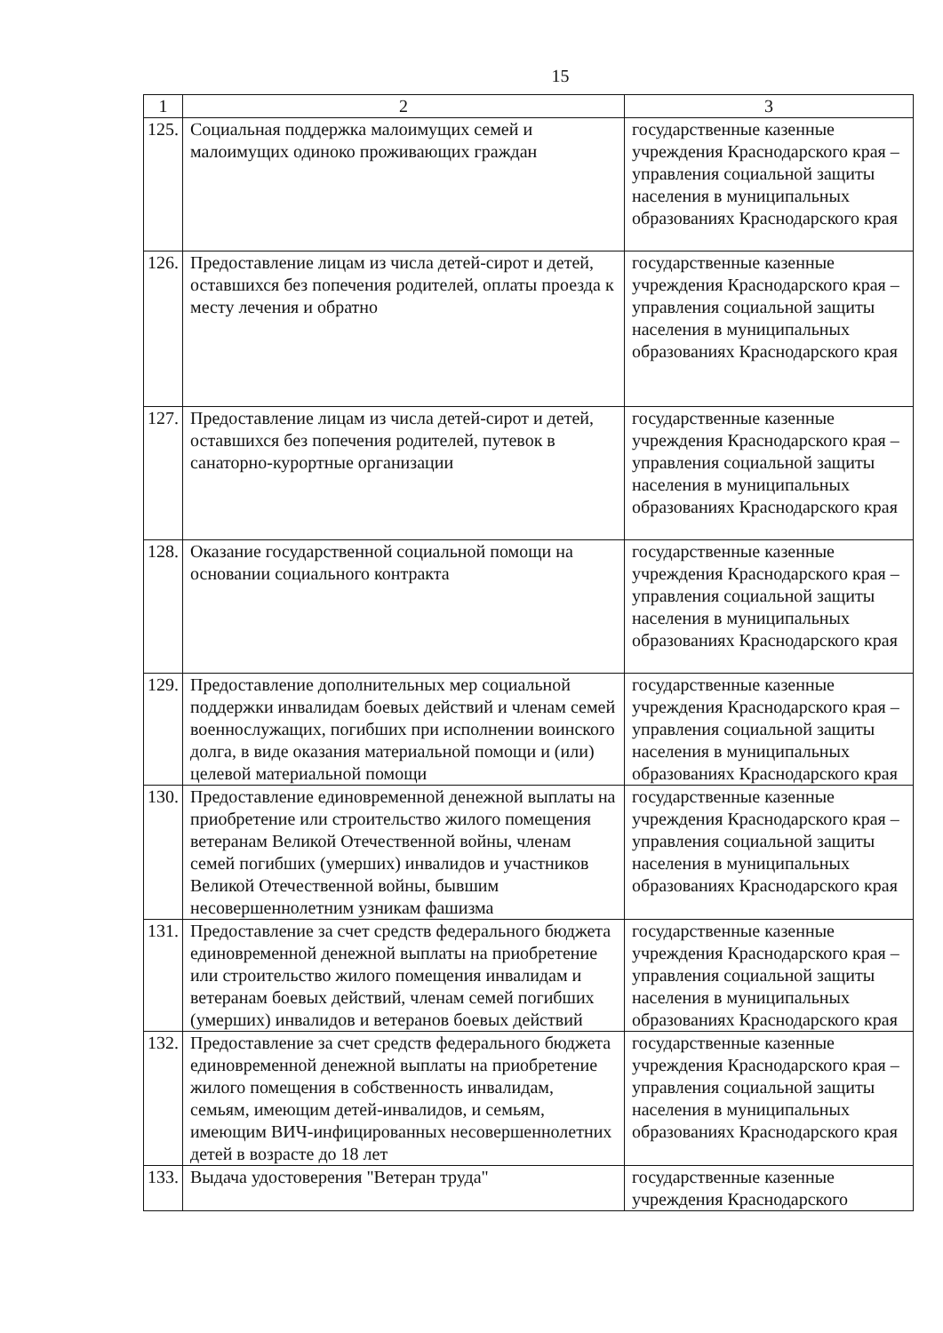15
| 1 | 2 | 3 |
| --- | --- | --- |
| 125. | Социальная поддержка малоимущих семей и малоимущих одиноко проживающих граждан | государственные казенные учреждения Краснодарского края – управления социальной защиты населения в муниципальных образованиях Краснодарского края |
| 126. | Предоставление лицам из числа детей-сирот и детей, оставшихся без попечения родителей, оплаты проезда к месту лечения и обратно | государственные казенные учреждения Краснодарского края – управления социальной защиты населения в муниципальных образованиях Краснодарского края |
| 127. | Предоставление лицам из числа детей-сирот и детей, оставшихся без попечения родителей, путевок в санаторно-курортные организации | государственные казенные учреждения Краснодарского края – управления социальной защиты населения в муниципальных образованиях Краснодарского края |
| 128. | Оказание государственной социальной помощи на основании социального контракта | государственные казенные учреждения Краснодарского края – управления социальной защиты населения в муниципальных образованиях Краснодарского края |
| 129. | Предоставление дополнительных мер социальной поддержки инвалидам боевых действий и членам семей военнослужащих, погибших при исполнении воинского долга, в виде оказания материальной помощи и (или) целевой материальной помощи | государственные казенные учреждения Краснодарского края – управления социальной защиты населения в муниципальных образованиях Краснодарского края |
| 130. | Предоставление единовременной денежной выплаты на приобретение или строительство жилого помещения ветеранам Великой Отечественной войны, членам семей погибших (умерших) инвалидов и участников Великой Отечественной войны, бывшим несовершеннолетним узникам фашизма | государственные казенные учреждения Краснодарского края – управления социальной защиты населения в муниципальных образованиях Краснодарского края |
| 131. | Предоставление за счет средств федерального бюджета единовременной денежной выплаты на приобретение или строительство жилого помещения инвалидам и ветеранам боевых действий, членам семей погибших (умерших) инвалидов и ветеранов боевых действий | государственные казенные учреждения Краснодарского края – управления социальной защиты населения в муниципальных образованиях Краснодарского края |
| 132. | Предоставление за счет средств федерального бюджета единовременной денежной выплаты на приобретение жилого помещения в собственность инвалидам, семьям, имеющим детей-инвалидов, и семьям, имеющим ВИЧ-инфицированных несовершеннолетних детей в возрасте до 18 лет | государственные казенные учреждения Краснодарского края – управления социальной защиты населения в муниципальных образованиях Краснодарского края |
| 133. | Выдача удостоверения "Ветеран труда" | государственные казенные учреждения Краснодарского |